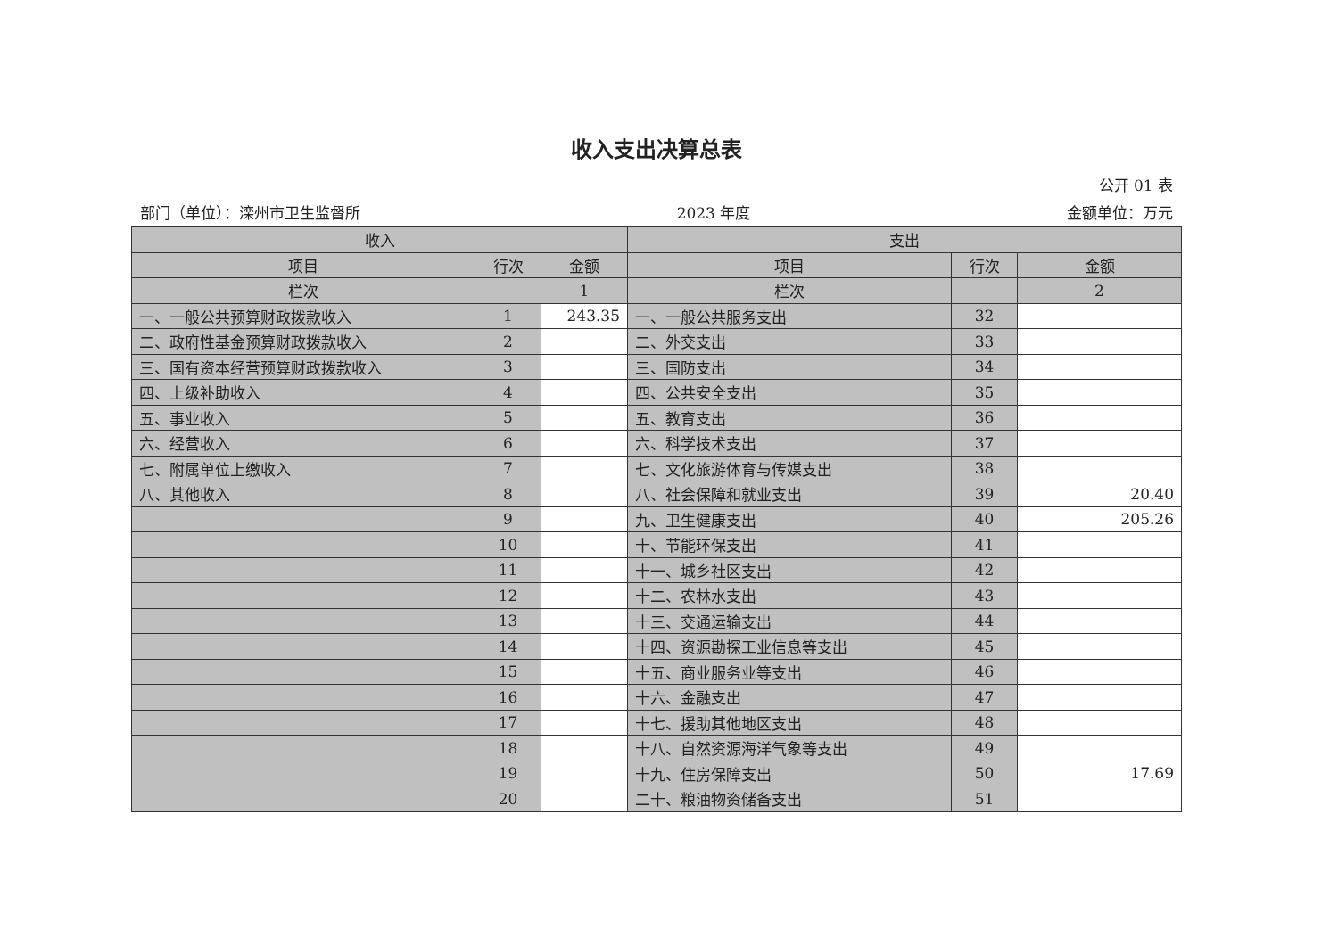收入支出决算总表
公开 01 表
部门（单位）：滦州市卫生监督所 2023 年度 金额单位：万元
| 收入 | | | 支出 | | |
| --- | --- | --- | --- | --- | --- |
| 项目 | 行次 | 金额 | 项目 | 行次 | 金额 |
| 栏次 | | 1 | 栏次 | | 2 |
| 一、一般公共预算财政拨款收入 | 1 | 243.35 | 一、一般公共服务支出 | 32 | |
| 二、政府性基金预算财政拨款收入 | 2 | | 二、外交支出 | 33 | |
| 三、国有资本经营预算财政拨款收入 | 3 | | 三、国防支出 | 34 | |
| 四、上级补助收入 | 4 | | 四、公共安全支出 | 35 | |
| 五、事业收入 | 5 | | 五、教育支出 | 36 | |
| 六、经营收入 | 6 | | 六、科学技术支出 | 37 | |
| 七、附属单位上缴收入 | 7 | | 七、文化旅游体育与传媒支出 | 38 | |
| 八、其他收入 | 8 | | 八、社会保障和就业支出 | 39 | 20.40 |
| | 9 | | 九、卫生健康支出 | 40 | 205.26 |
| | 10 | | 十、节能环保支出 | 41 | |
| | 11 | | 十一、城乡社区支出 | 42 | |
| | 12 | | 十二、农林水支出 | 43 | |
| | 13 | | 十三、交通运输支出 | 44 | |
| | 14 | | 十四、资源勘探工业信息等支出 | 45 | |
| | 15 | | 十五、商业服务业等支出 | 46 | |
| | 16 | | 十六、金融支出 | 47 | |
| | 17 | | 十七、援助其他地区支出 | 48 | |
| | 18 | | 十八、自然资源海洋气象等支出 | 49 | |
| | 19 | | 十九、住房保障支出 | 50 | 17.69 |
| | 20 | | 二十、粮油物资储备支出 | 51 | |